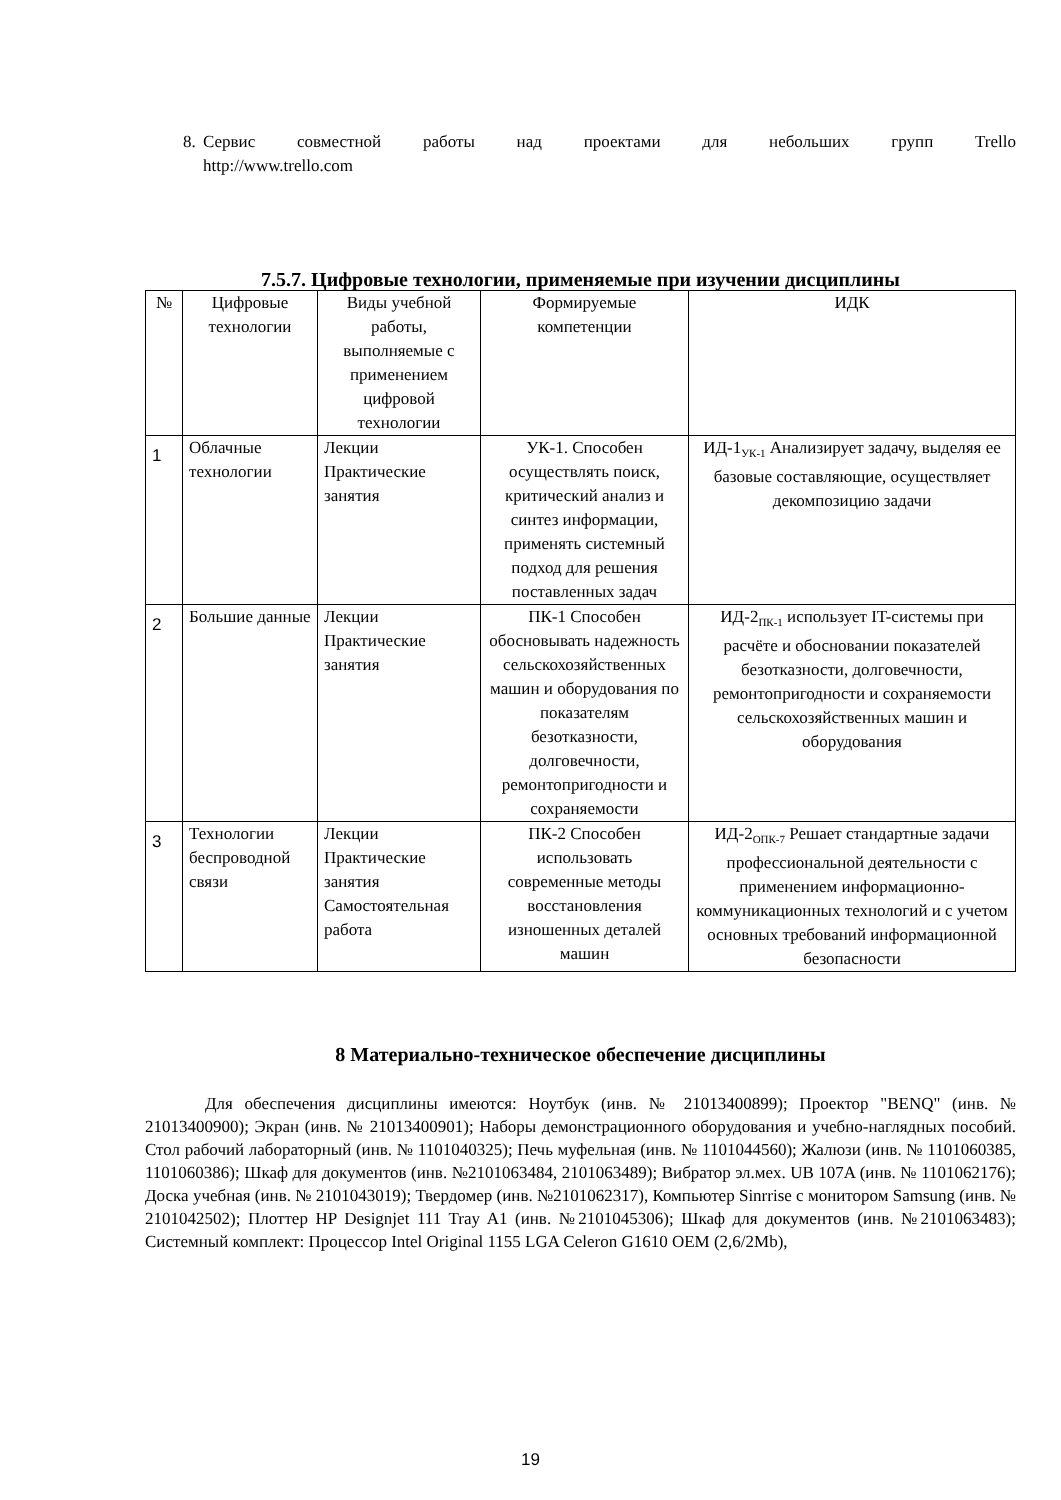8.
Сервис совместной работы над проектами для небольших групп Trello
http://www.trello.com
7.5.7. Цифровые технологии, применяемые при изучении дисциплины
| № | Цифровые технологии | Виды учебной работы, выполняемые с применением цифровой технологии | Формируемые компетенции | ИДК |
| --- | --- | --- | --- | --- |
| 1 | Облачные технологии | Лекции Практические занятия | УК-1. Способен осуществлять поиск, критический анализ и синтез информации, применять системный подход для решения поставленных задач | ИД-1<sub>УК-1</sub> Анализирует задачу, выделяя ее базовые составляющие, осуществляет декомпозицию задачи |
| 2 | Большие данные | Лекции Практические занятия | ПК-1 Способен обосновывать надежность сельскохозяйственных машин и оборудования по показателям безотказности, долговечности, ремонтопригодности и сохраняемости | ИД-2<sub>ПК-1</sub> использует IT-системы при расчёте и обосновании показателей безотказности, долговечности, ремонтопригодности и сохраняемости сельскохозяйственных машин и оборудования |
| 3 | Технологии беспроводной связи | Лекции Практические занятия Самостоятельная работа | ПК-2 Способен использовать современные методы восстановления изношенных деталей машин | ИД-2<sub>ОПК-7</sub> Решает стандартные задачи профессиональной деятельности с применением информационно-коммуникационных технологий и с учетом основных требований информационной безопасности |
8 Материально-техническое обеспечение дисциплины
Для обеспечения дисциплины имеются: Ноутбук (инв. № 21013400899); Проектор "BENQ" (инв. № 21013400900); Экран (инв. № 21013400901); Наборы демонстрационного оборудования и учебно-наглядных пособий. Стол рабочий лабораторный (инв. № 1101040325); Печь муфельная (инв. № 1101044560); Жалюзи (инв. № 1101060385, 1101060386); Шкаф для документов (инв. №2101063484, 2101063489); Вибратор эл.мех. UB 107A (инв. № 1101062176); Доска учебная (инв. № 2101043019); Твердомер (инв. №2101062317), Компьютер Sinrrise с монитором Samsung (инв. № 2101042502); Плоттер HP Designjet 111 Tray A1 (инв. №2101045306); Шкаф для документов (инв. №2101063483); Системный комплект: Процессор Intel Original 1155 LGA Celeron G1610 OEM (2,6/2Mb),
19